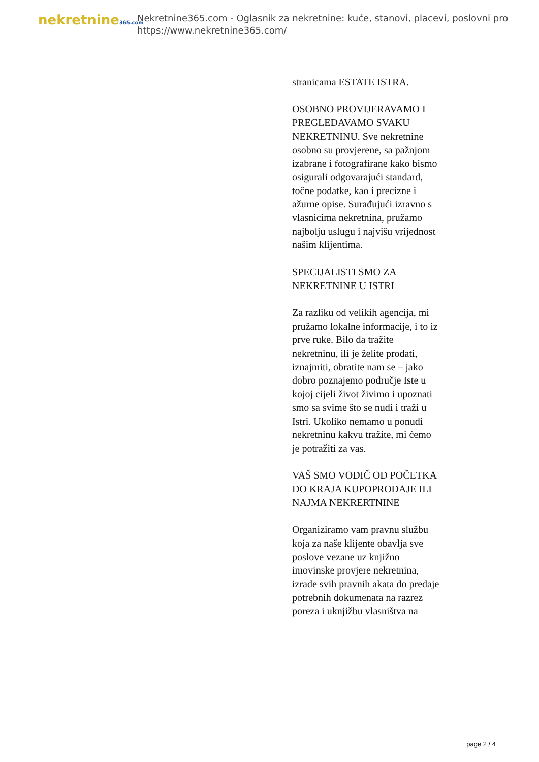nekretnine365.com
Nekretnine365.com - Oglasnik za nekretnine: kuće, stanovi, placevi, poslovni pro
https://www.nekretnine365.com/
stranicama ESTATE ISTRA.
OSOBNO PROVIJERAVAMO I PREGLEDAVAMO SVAKU NEKRETNINU. Sve nekretnine osobno su provjerene, sa pažnjom izabrane i fotografirane kako bismo osigurali odgovarajući standard, točne podatke, kao i precizne i ažurne opise. Surađujući izravno s vlasnicima nekretnina, pružamo najbolju uslugu i najvišu vrijednost našim klijentima.
SPECIJALISTI SMO ZA NEKRETNINE U ISTRI
Za razliku od velikih agencija, mi pružamo lokalne informacije, i to iz prve ruke. Bilo da tražite nekretninu, ili je želite prodati, iznajmiti, obratite nam se – jako dobro poznajemo područje Iste u kojoj cijeli život živimo i upoznati smo sa svime što se nudi i traži u Istri. Ukoliko nemamo u ponudi nekretninu kakvu tražite, mi ćemo je potražiti za vas.
VAŠ SMO VODIČ OD POČETKA DO KRAJA KUPOPRODAJE ILI NAJMA NEKRERTNINE
Organiziramo vam pravnu službu koja za naše klijente obavlja sve poslove vezane uz knjižno imovinske provjere nekretnina, izrade svih pravnih akata do predaje potrebnih dokumenata na razrez poreza i uknjižbu vlasništva na
page 2 / 4